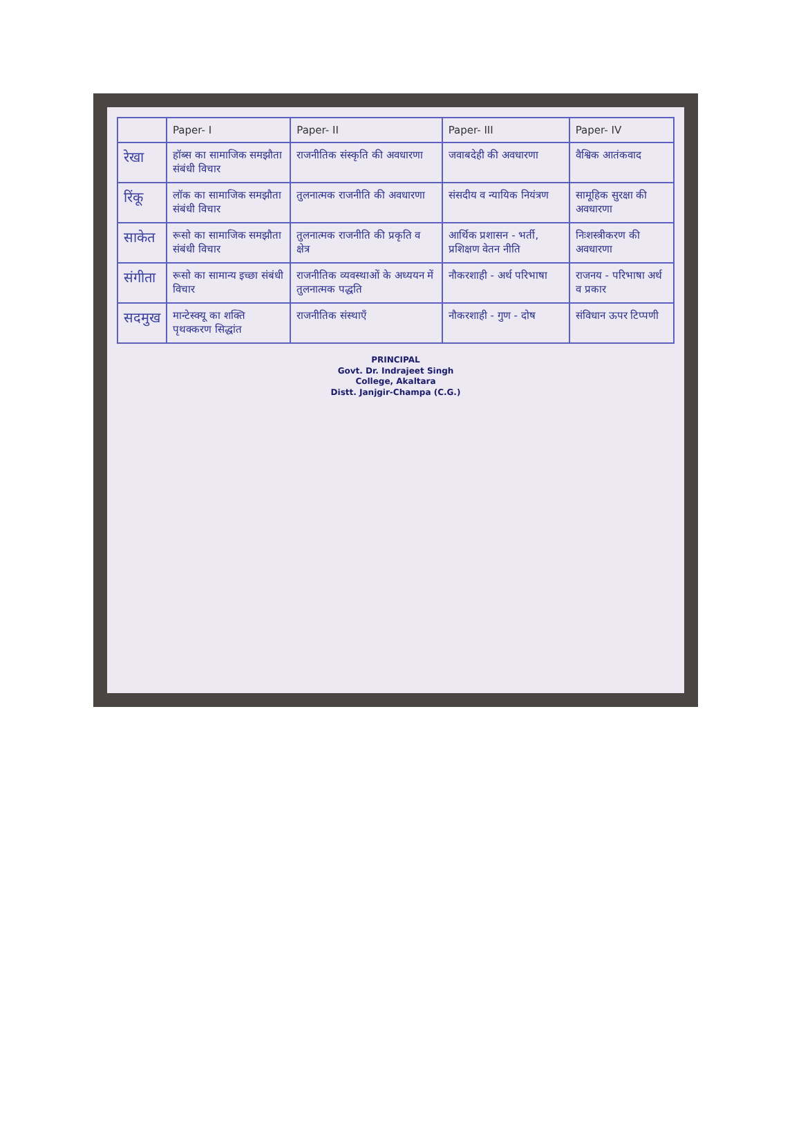| | Paper- I | Paper- II | Paper- III | Paper- IV |
| --- | --- | --- | --- | --- |
| रेखा | हॉब्स का सामाजिक समझौता संबंधी विचार | राजनीतिक संस्कृति की अवधारणा | जवाबदेही की अवधारणा | वैश्विक आतंकवाद |
| रिंकू | लॉक का सामाजिक समझौता संबंधी विचार | तुलनात्मक राजनीति की अवधारणा | संसदीय व न्यायिक नियंत्रण | सामूहिक सुरक्षा की अवधारणा |
| साकेत | रूसो का सामाजिक समझौता संबंधी विचार | तुलनात्मक राजनीति की प्रकृति व क्षेत्र | आर्थिक प्रशासन - भर्ती, प्रशिक्षण वेतन नीति | निःशस्त्रीकरण की अवधारणा |
| संगीता | रूसो का सामान्य इच्छा संबंधी विचार | राजनीतिक व्यवस्थाओं के अध्ययन में तुलनात्मक पद्धति | नौकरशाही - अर्थ परिभाषा | राजनय - परिभाषा अर्थ व प्रकार |
| सदमुख | मान्टेस्क्यू का शक्ति पृथक्करण सिद्धांत | राजनीतिक संस्थाएँ | नौकरशाही - गुण - दोष | संविधान ऊपर टिप्पणी |
PRINCIPAL
Govt. Dr. Indrajeet Singh
College, Akaltara
Distt. Janjgir-Champa (C.G.)